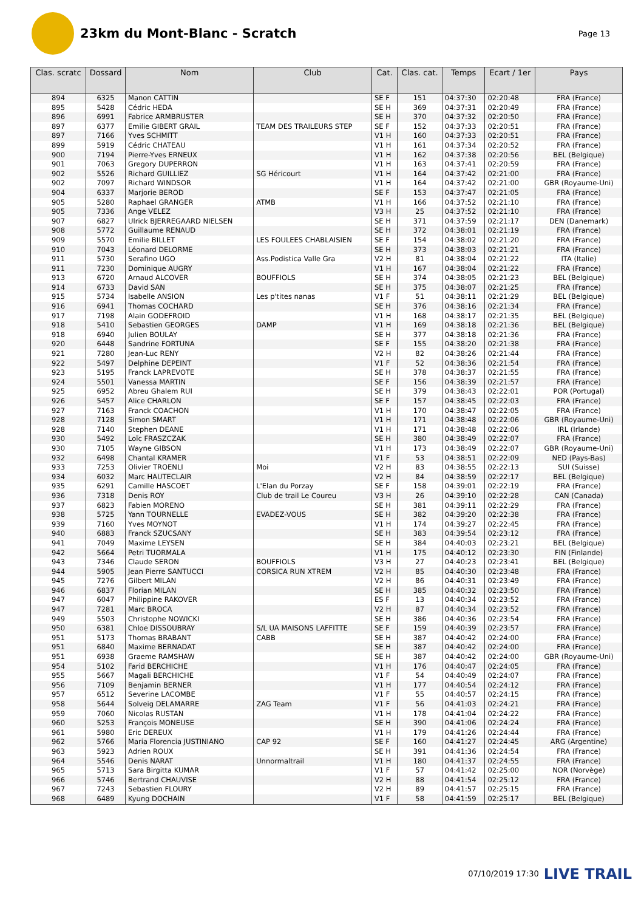23km du Mont-Blanc - Scratch
Page 13
| Clas. scratc | Dossard | Nom | Club | Cat. | Clas. cat. | Temps | Ecart / 1er | Pays |
| --- | --- | --- | --- | --- | --- | --- | --- | --- |
| 894 | 6325 | Manon CATTIN | | SE F | 151 | 04:37:30 | 02:20:48 | FRA (France) |
| 895 | 5428 | Cédric HEDA | | SE H | 369 | 04:37:31 | 02:20:49 | FRA (France) |
| 896 | 6991 | Fabrice ARMBRUSTER | | SE H | 370 | 04:37:32 | 02:20:50 | FRA (France) |
| 897 | 6377 | Emilie GIBERT GRAIL | TEAM DES TRAILEURS STEP | SE F | 152 | 04:37:33 | 02:20:51 | FRA (France) |
| 897 | 7166 | Yves SCHMITT | | V1 H | 160 | 04:37:33 | 02:20:51 | FRA (France) |
| 899 | 5919 | Cédric CHATEAU | | V1 H | 161 | 04:37:34 | 02:20:52 | FRA (France) |
| 900 | 7194 | Pierre-Yves ERNEUX | | V1 H | 162 | 04:37:38 | 02:20:56 | BEL (Belgique) |
| 901 | 7063 | Gregory DUPERRON | | V1 H | 163 | 04:37:41 | 02:20:59 | FRA (France) |
| 902 | 5526 | Richard GUILLIEZ | SG Héricourt | V1 H | 164 | 04:37:42 | 02:21:00 | FRA (France) |
| 902 | 7097 | Richard WINDSOR | | V1 H | 164 | 04:37:42 | 02:21:00 | GBR (Royaume-Uni) |
| 904 | 6337 | Marjorie BEROD | | SE F | 153 | 04:37:47 | 02:21:05 | FRA (France) |
| 905 | 5280 | Raphael GRANGER | ATMB | V1 H | 166 | 04:37:52 | 02:21:10 | FRA (France) |
| 905 | 7336 | Ange VELEZ | | V3 H | 25 | 04:37:52 | 02:21:10 | FRA (France) |
| 907 | 6827 | Ulrick BJERREGAARD NIELSEN | | SE H | 371 | 04:37:59 | 02:21:17 | DEN (Danemark) |
| 908 | 5772 | Guillaume RENAUD | | SE H | 372 | 04:38:01 | 02:21:19 | FRA (France) |
| 909 | 5570 | Emilie BILLET | LES FOULEES CHABLAISIEN | SE F | 154 | 04:38:02 | 02:21:20 | FRA (France) |
| 910 | 7043 | Léonard DELORME | | SE H | 373 | 04:38:03 | 02:21:21 | FRA (France) |
| 911 | 5730 | Serafino UGO | Ass.Podistica Valle Gra | V2 H | 81 | 04:38:04 | 02:21:22 | ITA (Italie) |
| 911 | 7230 | Dominique AUGRY | | V1 H | 167 | 04:38:04 | 02:21:22 | FRA (France) |
| 913 | 6720 | Arnaud ALCOVER | BOUFFIOLS | SE H | 374 | 04:38:05 | 02:21:23 | BEL (Belgique) |
| 914 | 6733 | David SAN | | SE H | 375 | 04:38:07 | 02:21:25 | FRA (France) |
| 915 | 5734 | Isabelle ANSION | Les p'tites nanas | V1 F | 51 | 04:38:11 | 02:21:29 | BEL (Belgique) |
| 916 | 6941 | Thomas COCHARD | | SE H | 376 | 04:38:16 | 02:21:34 | FRA (France) |
| 917 | 7198 | Alain GODEFROID | | V1 H | 168 | 04:38:17 | 02:21:35 | BEL (Belgique) |
| 918 | 5410 | Sebastien GEORGES | DAMP | V1 H | 169 | 04:38:18 | 02:21:36 | BEL (Belgique) |
| 918 | 6940 | Julien BOULAY | | SE H | 377 | 04:38:18 | 02:21:36 | FRA (France) |
| 920 | 6448 | Sandrine FORTUNA | | SE F | 155 | 04:38:20 | 02:21:38 | FRA (France) |
| 921 | 7280 | Jean-Luc RENY | | V2 H | 82 | 04:38:26 | 02:21:44 | FRA (France) |
| 922 | 5497 | Delphine DEPEINT | | V1 F | 52 | 04:38:36 | 02:21:54 | FRA (France) |
| 923 | 5195 | Franck LAPREVOTE | | SE H | 378 | 04:38:37 | 02:21:55 | FRA (France) |
| 924 | 5501 | Vanessa MARTIN | | SE F | 156 | 04:38:39 | 02:21:57 | FRA (France) |
| 925 | 6952 | Abreu Ghalem RUI | | SE H | 379 | 04:38:43 | 02:22:01 | POR (Portugal) |
| 926 | 5457 | Alice CHARLON | | SE F | 157 | 04:38:45 | 02:22:03 | FRA (France) |
| 927 | 7163 | Franck COACHON | | V1 H | 170 | 04:38:47 | 02:22:05 | FRA (France) |
| 928 | 7128 | Simon SMART | | V1 H | 171 | 04:38:48 | 02:22:06 | GBR (Royaume-Uni) |
| 928 | 7140 | Stephen DEANE | | V1 H | 171 | 04:38:48 | 02:22:06 | IRL (Irlande) |
| 930 | 5492 | Loïc FRASZCZAK | | SE H | 380 | 04:38:49 | 02:22:07 | FRA (France) |
| 930 | 7105 | Wayne GIBSON | | V1 H | 173 | 04:38:49 | 02:22:07 | GBR (Royaume-Uni) |
| 932 | 6498 | Chantal KRAMER | | V1 F | 53 | 04:38:51 | 02:22:09 | NED (Pays-Bas) |
| 933 | 7253 | Olivier TROENLI | Moi | V2 H | 83 | 04:38:55 | 02:22:13 | SUI (Suisse) |
| 934 | 6032 | Marc HAUTECLAIR | | V2 H | 84 | 04:38:59 | 02:22:17 | BEL (Belgique) |
| 935 | 6291 | Camille HASCOET | L'Elan du Porzay | SE F | 158 | 04:39:01 | 02:22:19 | FRA (France) |
| 936 | 7318 | Denis ROY | Club de trail Le Coureu | V3 H | 26 | 04:39:10 | 02:22:28 | CAN (Canada) |
| 937 | 6823 | Fabien MORENO | | SE H | 381 | 04:39:11 | 02:22:29 | FRA (France) |
| 938 | 5725 | Yann TOURNELLE | EVADEZ-VOUS | SE H | 382 | 04:39:20 | 02:22:38 | FRA (France) |
| 939 | 7160 | Yves MOYNOT | | V1 H | 174 | 04:39:27 | 02:22:45 | FRA (France) |
| 940 | 6883 | Franck SZUCSANY | | SE H | 383 | 04:39:54 | 02:23:12 | FRA (France) |
| 941 | 7049 | Maxime LEYSEN | | SE H | 384 | 04:40:03 | 02:23:21 | BEL (Belgique) |
| 942 | 5664 | Petri TUORMALA | | V1 H | 175 | 04:40:12 | 02:23:30 | FIN (Finlande) |
| 943 | 7346 | Claude SERON | BOUFFIOLS | V3 H | 27 | 04:40:23 | 02:23:41 | BEL (Belgique) |
| 944 | 5905 | Jean Pierre SANTUCCI | CORSICA RUN XTREM | V2 H | 85 | 04:40:30 | 02:23:48 | FRA (France) |
| 945 | 7276 | Gilbert MILAN | | V2 H | 86 | 04:40:31 | 02:23:49 | FRA (France) |
| 946 | 6837 | Florian MILAN | | SE H | 385 | 04:40:32 | 02:23:50 | FRA (France) |
| 947 | 6047 | Philippine RAKOVER | | ES F | 13 | 04:40:34 | 02:23:52 | FRA (France) |
| 947 | 7281 | Marc BROCA | | V2 H | 87 | 04:40:34 | 02:23:52 | FRA (France) |
| 949 | 5503 | Christophe NOWICKI | | SE H | 386 | 04:40:36 | 02:23:54 | FRA (France) |
| 950 | 6381 | Chloe DISSOUBRAY | S/L UA MAISONS LAFFITTE | SE F | 159 | 04:40:39 | 02:23:57 | FRA (France) |
| 951 | 5173 | Thomas BRABANT | CABB | SE H | 387 | 04:40:42 | 02:24:00 | FRA (France) |
| 951 | 6840 | Maxime BERNADAT | | SE H | 387 | 04:40:42 | 02:24:00 | FRA (France) |
| 951 | 6938 | Graeme RAMSHAW | | SE H | 387 | 04:40:42 | 02:24:00 | GBR (Royaume-Uni) |
| 954 | 5102 | Farid BERCHICHE | | V1 H | 176 | 04:40:47 | 02:24:05 | FRA (France) |
| 955 | 5667 | Magali BERCHICHE | | V1 F | 54 | 04:40:49 | 02:24:07 | FRA (France) |
| 956 | 7109 | Benjamin BERNER | | V1 H | 177 | 04:40:54 | 02:24:12 | FRA (France) |
| 957 | 6512 | Severine LACOMBE | | V1 F | 55 | 04:40:57 | 02:24:15 | FRA (France) |
| 958 | 5644 | Solveig DELAMARRE | ZAG Team | V1 F | 56 | 04:41:03 | 02:24:21 | FRA (France) |
| 959 | 7060 | Nicolas RUSTAN | | V1 H | 178 | 04:41:04 | 02:24:22 | FRA (France) |
| 960 | 5253 | François MONEUSE | | SE H | 390 | 04:41:06 | 02:24:24 | FRA (France) |
| 961 | 5980 | Eric DEREUX | | V1 H | 179 | 04:41:26 | 02:24:44 | FRA (France) |
| 962 | 5766 | Maria Florencia JUSTINIANO | CAP 92 | SE F | 160 | 04:41:27 | 02:24:45 | ARG (Argentine) |
| 963 | 5923 | Adrien ROUX | | SE H | 391 | 04:41:36 | 02:24:54 | FRA (France) |
| 964 | 5546 | Denis NARAT | Unnormaltrail | V1 H | 180 | 04:41:37 | 02:24:55 | FRA (France) |
| 965 | 5713 | Sara Birgitta KUMAR | | V1 F | 57 | 04:41:42 | 02:25:00 | NOR (Norvège) |
| 966 | 5746 | Bertrand CHAUVISE | | V2 H | 88 | 04:41:54 | 02:25:12 | FRA (France) |
| 967 | 7243 | Sebastien FLOURY | | V2 H | 89 | 04:41:57 | 02:25:15 | FRA (France) |
| 968 | 6489 | Kyung DOCHAIN | | V1 F | 58 | 04:41:59 | 02:25:17 | BEL (Belgique) |
07/10/2019 17:30 LIVE TRAIL